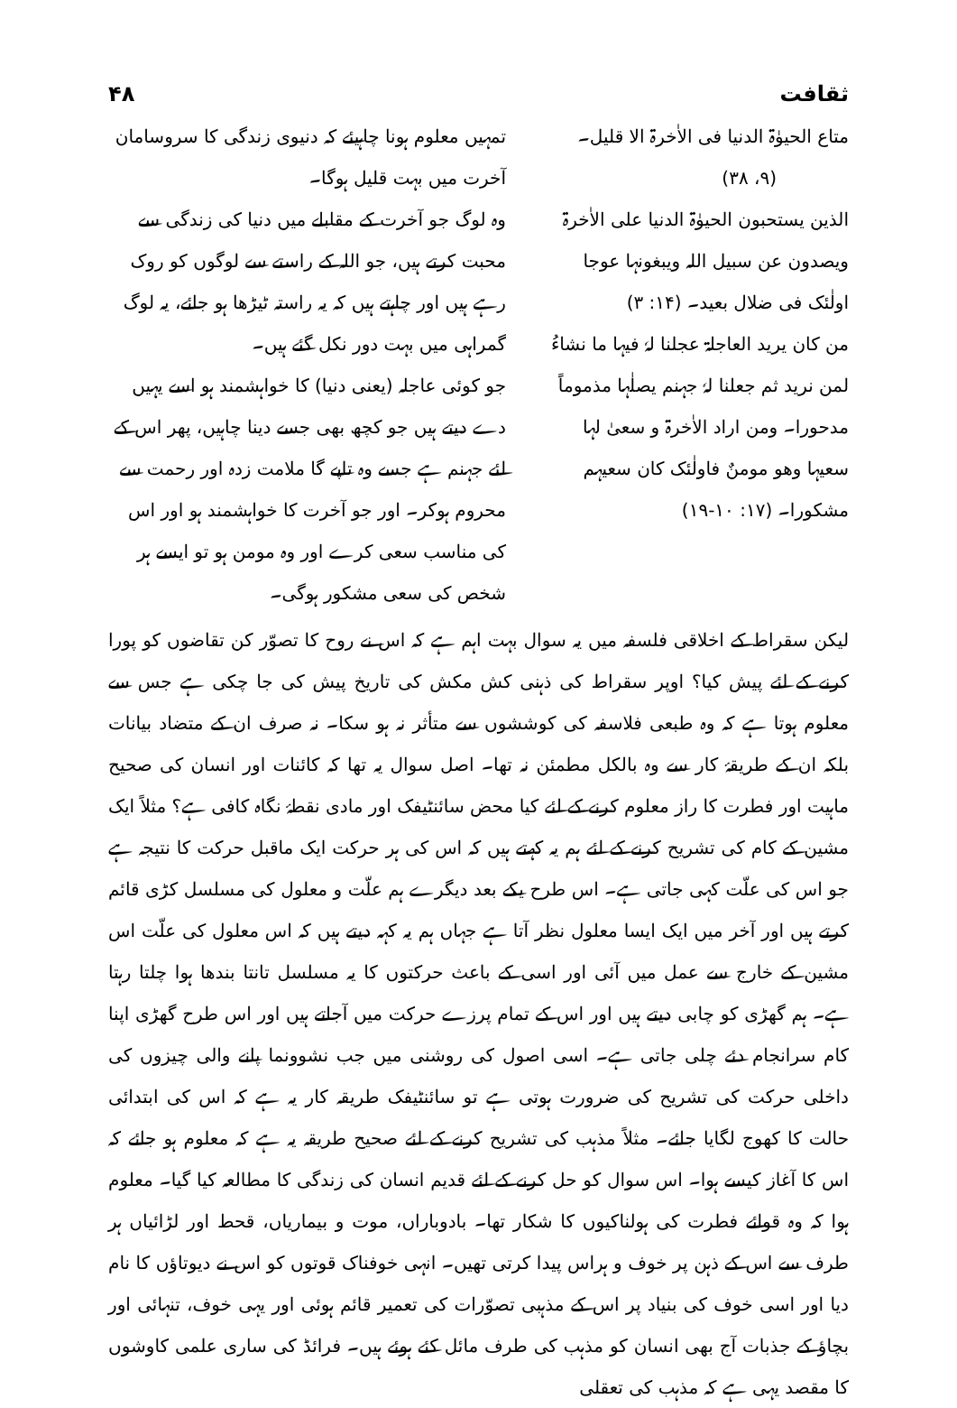ثقافت ۴۸
متاع الحیوٰۃ الدنیا فی الاٰخرۃ الا قلیل۔
(۹، ۳۸)
الذین یستحبون الحیوٰۃ الدنیا علی الاٰخرۃ ویصدون عن سبیل اللہ ویبغونہا عوجا اولٰئک فی ضلال بعید۔ (۱۴: ۳)
من کان یرید العاجلۃ عجلنا لہٗ فیہا ما نشاءُ لمن نرید ثم جعلنا لہٗ جہنم یصلٰہا مذموماً مدحورا۔ ومن اراد الاٰخرۃ و سعیٰ لہا سعیہا وھو مومنٌ فاولٰئک کان سعیہم مشکورا۔ (۱۷: ۱۰-۱۹)
تمہیں معلوم ہونا چاہیئے کہ دنیوی زندگی کا سروسامان آخرت میں بہت قلیل ہوگا۔
وہ لوگ جو آخرت کے مقابلے میں دنیا کی زندگی سے محبت کرتے ہیں، جو اللہ کے راستے سے لوگوں کو روک رہے ہیں اور چاہتے ہیں کہ یہ راستہ ٹیڑھا ہو جائے، یہ لوگ گمراہی میں بہت دور نکل گئے ہیں۔
جو کوئی عاجلہ (یعنی دنیا) کا خواہشمند ہو اسے یہیں دے دیتے ہیں جو کچھ بھی جسے دینا چاہیں، پھر اس کے لئے جہنم ہے جسے وہ تاپے گا ملامت زدہ اور رحمت سے محروم ہوکر۔ اور جو آخرت کا خواہشمند ہو اور اس کی مناسب سعی کرے اور وہ مومن ہو تو ایسے ہر شخص کی سعی مشکور ہوگی۔
لیکن سقراط کے اخلاقی فلسفہ میں یہ سوال بہت اہم ہے کہ اس نے روح کا تصوّر کن تقاضوں کو پورا کرنے کے لئے پیش کیا؟ اوپر سقراط کی ذہنی کش مکش کی تاریخ پیش کی جا چکی ہے جس سے معلوم ہوتا ہے کہ وہ طبعی فلاسفہ کی کوششوں سے متأثر نہ ہو سکا۔ نہ صرف ان کے متضاد بیانات بلکہ ان کے طریقۂ کار سے وہ بالکل مطمئن نہ تھا۔ اصل سوال یہ تھا کہ کائنات اور انسان کی صحیح ماہیت اور فطرت کا راز معلوم کرنے کے لئے کیا محض سائنٹیفک اور مادی نقطۂ نگاہ کافی ہے؟ مثلاً ایک مشین کے کام کی تشریح کرنے کے لئے ہم یہ کہتے ہیں کہ اس کی ہر حرکت ایک ماقبل حرکت کا نتیجہ ہے جو اس کی علّت کہی جاتی ہے۔ اس طرح یکے بعد دیگرے ہم علّت و معلول کی مسلسل کڑی قائم کرتے ہیں اور آخر میں ایک ایسا معلول نظر آتا ہے جہاں ہم یہ کہہ دیتے ہیں کہ اس معلول کی علّت اس مشین کے خارج سے عمل میں آئی اور اسی کے باعث حرکتوں کا یہ مسلسل تانتا بندھا ہوا چلتا رہتا ہے۔ ہم گھڑی کو چابی دیتے ہیں اور اس کے تمام پرزے حرکت میں آجاتے ہیں اور اس طرح گھڑی اپنا کام سرانجام دئے چلی جاتی ہے۔ اسی اصول کی روشنی میں جب نشوونما پانے والی چیزوں کی داخلی حرکت کی تشریح کی ضرورت ہوتی ہے تو سائنٹیفک طریقہ کار یہ ہے کہ اس کی ابتدائی حالت کا کھوج لگایا جائے۔ مثلاً مذہب کی تشریح کرنے کے لئے صحیح طریقہ یہ ہے کہ معلوم ہو جائے کہ اس کا آغاز کیسے ہوا۔ اس سوال کو حل کرنے کے لئے قدیم انسان کی زندگی کا مطالعہ کیا گیا۔ معلوم ہوا کہ وہ قوائے فطرت کی ہولناکیوں کا شکار تھا۔ بادوباراں، موت و بیماریاں، قحط اور لڑائیاں ہر طرف سے اس کے ذہن پر خوف و ہراس پیدا کرتی تھیں۔ انہی خوفناک قوتوں کو اس نے دیوتاؤں کا نام دیا اور اسی خوف کی بنیاد پر اس کے مذہبی تصوّرات کی تعمیر قائم ہوئی اور یہی خوف، تنہائی اور بچاؤ کے جذبات آج بھی انسان کو مذہب کی طرف مائل کئے ہوئے ہیں۔ فرائڈ کی ساری علمی کاوشوں کا مقصد یہی ہے کہ مذہب کی تعقلی